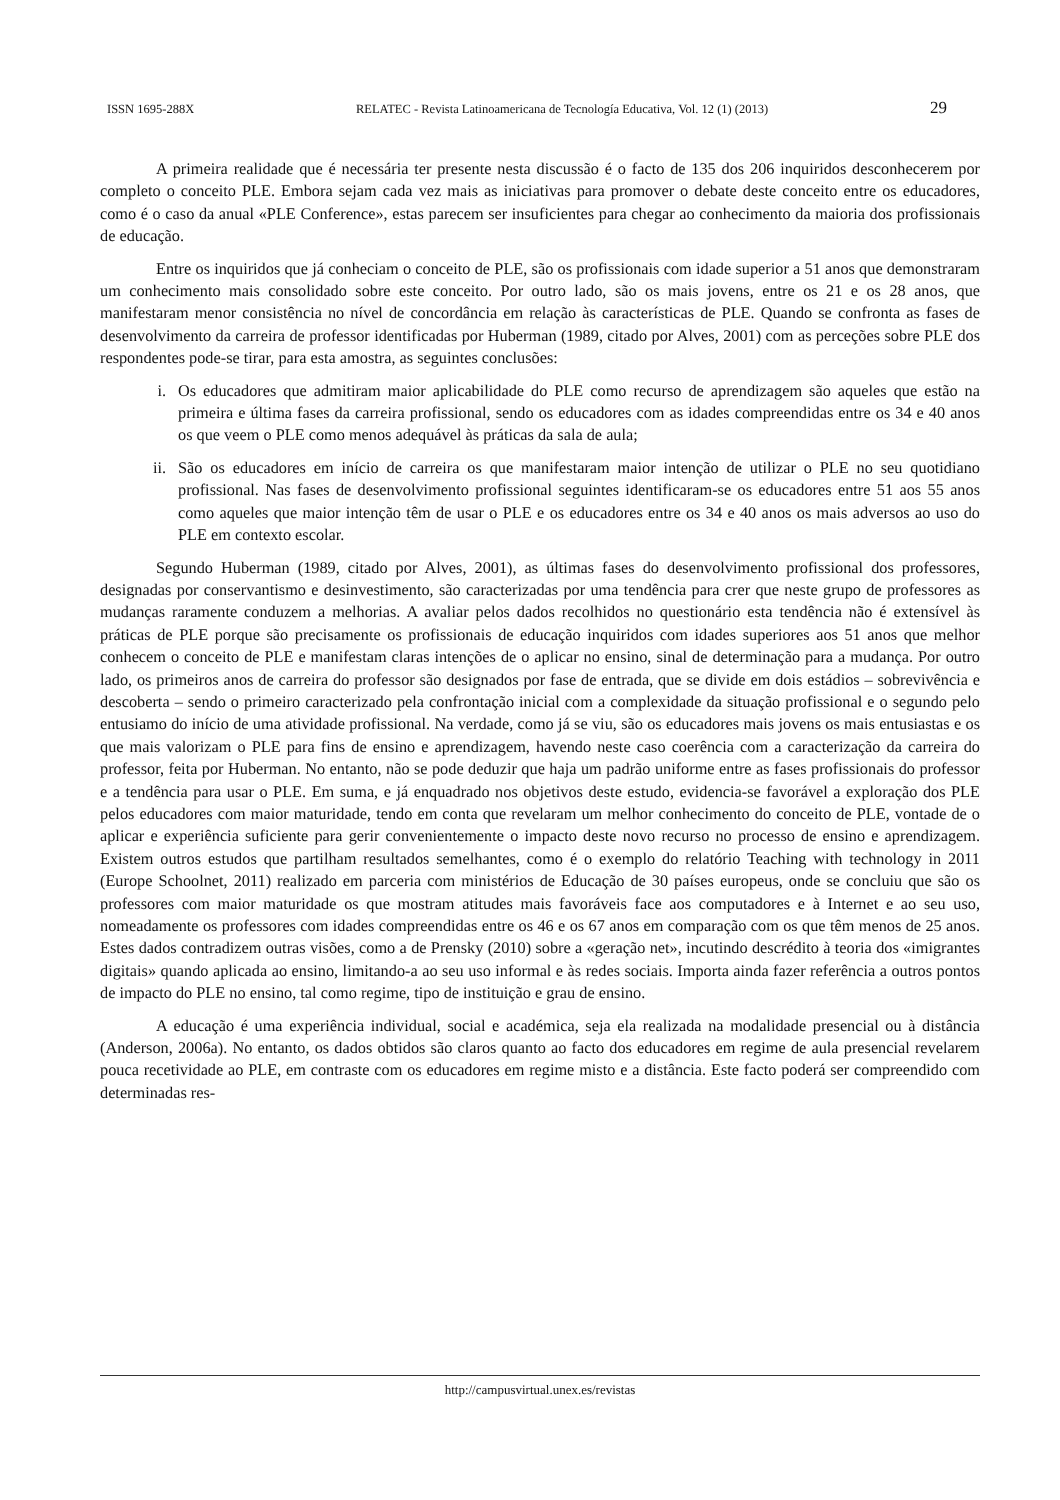ISSN 1695-288X RELATEC - Revista Latinoamericana de Tecnología Educativa, Vol. 12 (1) (2013) 29
A primeira realidade que é necessária ter presente nesta discussão é o facto de 135 dos 206 inquiridos desconhecerem por completo o conceito PLE. Embora sejam cada vez mais as iniciativas para promover o debate deste conceito entre os educadores, como é o caso da anual «PLE Conference», estas parecem ser insuficientes para chegar ao conhecimento da maioria dos profissionais de educação.
Entre os inquiridos que já conheciam o conceito de PLE, são os profissionais com idade superior a 51 anos que demonstraram um conhecimento mais consolidado sobre este conceito. Por outro lado, são os mais jovens, entre os 21 e os 28 anos, que manifestaram menor consistência no nível de concordância em relação às características de PLE. Quando se confronta as fases de desenvolvimento da carreira de professor identificadas por Huberman (1989, citado por Alves, 2001) com as perceções sobre PLE dos respondentes pode-se tirar, para esta amostra, as seguintes conclusões:
i. Os educadores que admitiram maior aplicabilidade do PLE como recurso de aprendizagem são aqueles que estão na primeira e última fases da carreira profissional, sendo os educadores com as idades compreendidas entre os 34 e 40 anos os que veem o PLE como menos adequável às práticas da sala de aula;
ii. São os educadores em início de carreira os que manifestaram maior intenção de utilizar o PLE no seu quotidiano profissional. Nas fases de desenvolvimento profissional seguintes identificaram-se os educadores entre 51 aos 55 anos como aqueles que maior intenção têm de usar o PLE e os educadores entre os 34 e 40 anos os mais adversos ao uso do PLE em contexto escolar.
Segundo Huberman (1989, citado por Alves, 2001), as últimas fases do desenvolvimento profissional dos professores, designadas por conservantismo e desinvestimento, são caracterizadas por uma tendência para crer que neste grupo de professores as mudanças raramente conduzem a melhorias. A avaliar pelos dados recolhidos no questionário esta tendência não é extensível às práticas de PLE porque são precisamente os profissionais de educação inquiridos com idades superiores aos 51 anos que melhor conhecem o conceito de PLE e manifestam claras intenções de o aplicar no ensino, sinal de determinação para a mudança. Por outro lado, os primeiros anos de carreira do professor são designados por fase de entrada, que se divide em dois estádios – sobrevivência e descoberta – sendo o primeiro caracterizado pela confrontação inicial com a complexidade da situação profissional e o segundo pelo entusiamo do início de uma atividade profissional. Na verdade, como já se viu, são os educadores mais jovens os mais entusiastas e os que mais valorizam o PLE para fins de ensino e aprendizagem, havendo neste caso coerência com a caracterização da carreira do professor, feita por Huberman. No entanto, não se pode deduzir que haja um padrão uniforme entre as fases profissionais do professor e a tendência para usar o PLE. Em suma, e já enquadrado nos objetivos deste estudo, evidencia-se favorável a exploração dos PLE pelos educadores com maior maturidade, tendo em conta que revelaram um melhor conhecimento do conceito de PLE, vontade de o aplicar e experiência suficiente para gerir convenientemente o impacto deste novo recurso no processo de ensino e aprendizagem. Existem outros estudos que partilham resultados semelhantes, como é o exemplo do relatório Teaching with technology in 2011 (Europe Schoolnet, 2011) realizado em parceria com ministérios de Educação de 30 países europeus, onde se concluiu que são os professores com maior maturidade os que mostram atitudes mais favoráveis face aos computadores e à Internet e ao seu uso, nomeadamente os professores com idades compreendidas entre os 46 e os 67 anos em comparação com os que têm menos de 25 anos. Estes dados contradizem outras visões, como a de Prensky (2010) sobre a «geração net», incutindo descrédito à teoria dos «imigrantes digitais» quando aplicada ao ensino, limitando-a ao seu uso informal e às redes sociais. Importa ainda fazer referência a outros pontos de impacto do PLE no ensino, tal como regime, tipo de instituição e grau de ensino.
A educação é uma experiência individual, social e académica, seja ela realizada na modalidade presencial ou à distância (Anderson, 2006a). No entanto, os dados obtidos são claros quanto ao facto dos educadores em regime de aula presencial revelarem pouca recetividade ao PLE, em contraste com os educadores em regime misto e a distância. Este facto poderá ser compreendido com determinadas res-
http://campusvirtual.unex.es/revistas